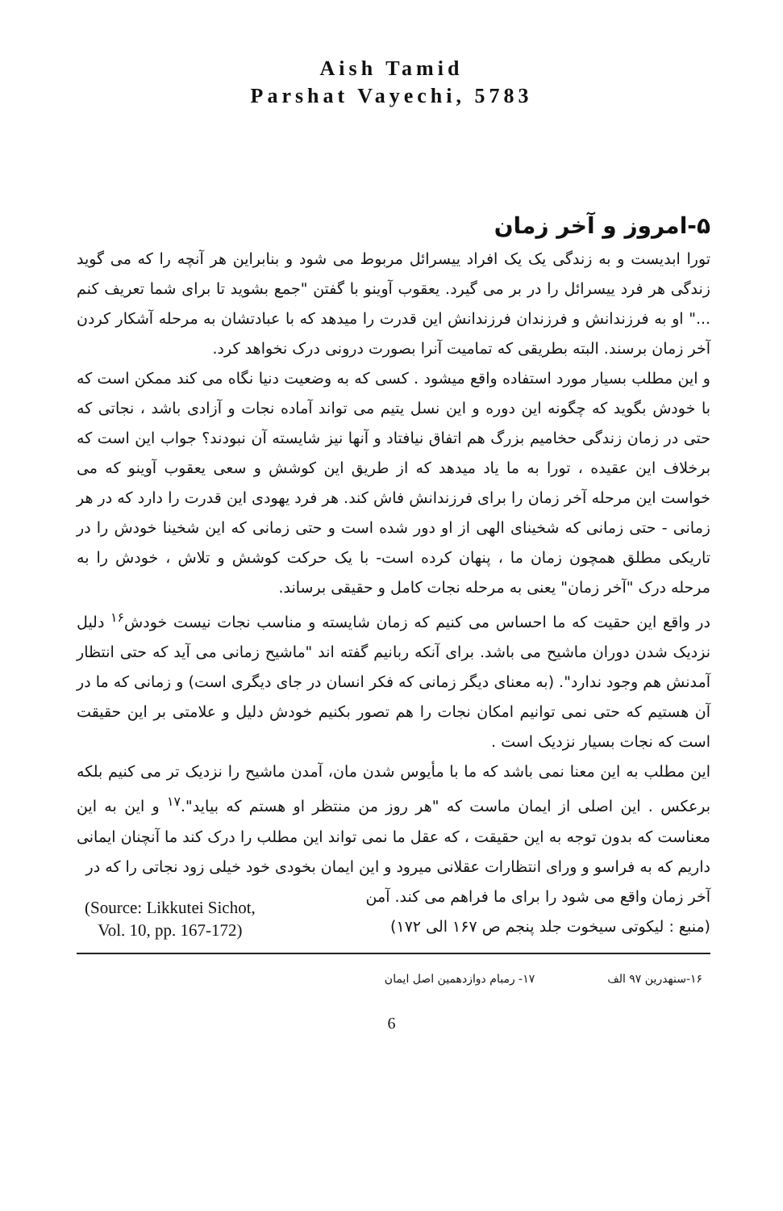Aish Tamid
Parshat Vayechi, 5783
۵-امروز و آخر زمان
تورا ابدیست و به زندگی یک یک افراد ییسرائل مربوط می شود و بنابراین هر آنچه را که می گوید زندگی هر فرد ییسرائل را در بر می گیرد. یعقوب آوینو با گفتن "جمع بشوید تا برای شما تعریف کنم ..." او به فرزندانش و فرزندان فرزندانش این قدرت را میدهد که با عبادتشان به مرحله آشکار کردن آخر زمان برسند. البته بطریقی که تمامیت آنرا بصورت درونی درک نخواهد کرد.
و این مطلب بسیار مورد استفاده واقع میشود . کسی که به وضعیت دنیا نگاه می کند ممکن است که با خودش بگوید که چگونه این دوره و این نسل یتیم می تواند آماده نجات و آزادی باشد ، نجاتی که حتی در زمان زندگی حخامیم بزرگ هم اتفاق نیافتاد و آنها نیز شایسته آن نبودند؟ جواب این است که برخلاف این عقیده ، تورا به ما یاد میدهد که از طریق این کوشش و سعی یعقوب آوینو که می خواست این مرحله آخر زمان را برای فرزندانش فاش کند. هر فرد یهودی این قدرت را دارد که در هر زمانی - حتی زمانی که شخینای الهی از او دور شده است و حتی زمانی که این شخینا خودش را در تاریکی مطلق همچون زمان ما ، پنهان کرده است- با یک حرکت کوشش و تلاش ، خودش را به مرحله درک "آخر زمان" یعنی به مرحله نجات کامل و حقیقی برساند.
در واقع این حقیت که ما احساس می کنیم که زمان شایسته و مناسب نجات نیست خودش<sup>۱۶</sup> دلیل نزدیک شدن دوران ماشیح می باشد. برای آنکه ربانیم گفته اند "ماشیح زمانی می آید که حتی انتظار آمدنش هم وجود ندارد". (به معنای دیگر زمانی که فکر انسان در جای دیگری است) و زمانی که ما در آن هستیم که حتی نمی توانیم امکان نجات را هم تصور بکنیم خودش دلیل و علامتی بر این حقیقت است که نجات بسیار نزدیک است .
این مطلب به این معنا نمی باشد که ما با مأیوس شدن مان، آمدن ماشیح را نزدیک تر می کنیم بلکه برعکس . این اصلی از ایمان ماست که "هر روز من منتظر او هستم که بیاید".<sup>۱۷</sup> و این به این معناست که بدون توجه به این حقیقت ، که عقل ما نمی تواند این مطلب را درک کند ما آنچنان ایمانی داریم که به فراسو و ورای انتظارات عقلانی میرود و این ایمان بخودی خود خیلی زود نجاتی را که در
(Source: Likkutei Sichot,
Vol. 10, pp. 167-172)
آخر زمان واقع می شود را برای ما فراهم می کند. آمن
(منبع : لیکوتی سیخوت جلد پنجم ص ۱۶۷ الی ۱۷۲)
۱۶-سنهدرین ۹۷ الف ۱۷- رمبام دوازدهمین اصل ایمان
6